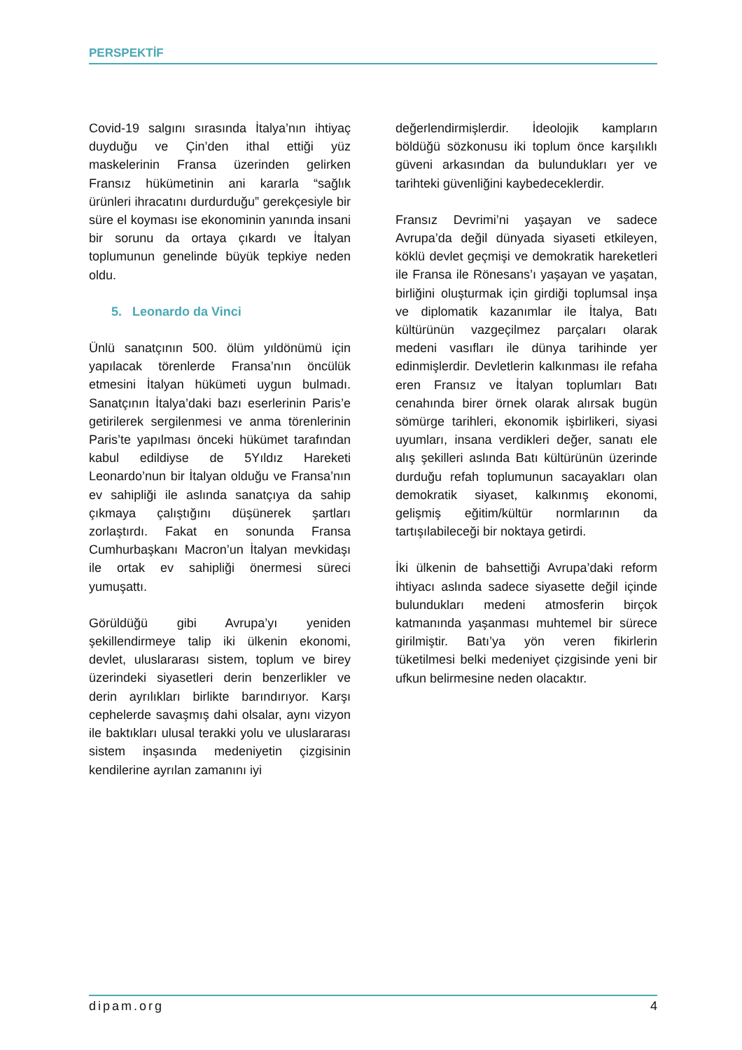PERSPEKTİF
Covid-19 salgını sırasında İtalya’nın ihtiyaç duyduğu ve Çin’den ithal ettiği yüz maskelerinin Fransa üzerinden gelirken Fransız hükümetinin ani kararla “sağlık ürünleri ihracatını durdurduğu” gerekçesiyle bir süre el koyması ise ekonominin yanında insani bir sorunu da ortaya çıkardı ve İtalyan toplumunun genelinde büyük tepkiye neden oldu.
5. Leonardo da Vinci
Ünlü sanatçının 500. ölüm yıldönümü için yapılacak törenlerde Fransa’nın öncülük etmesini İtalyan hükümeti uygun bulmadı. Sanatçının İtalya’daki bazı eserlerinin Paris’e getirilerek sergilenmesi ve anma törenlerinin Paris’te yapılması önceki hükümet tarafından kabul edildiyse de 5Yıldız Hareketi Leonardo’nun bir İtalyan olduğu ve Fransa’nın ev sahipliği ile aslında sanatçıya da sahip çıkmaya çalıştığını düşünerek şartları zorlaştırdı. Fakat en sonunda Fransa Cumhurbaşkanı Macron’un İtalyan mevkidaşı ile ortak ev sahipliği önermesi süreci yumuşattı.
Görüldüğü gibi Avrupa’yı yeniden şekillendirmeye talip iki ülkenin ekonomi, devlet, uluslararası sistem, toplum ve birey üzerindeki siyasetleri derin benzerlikler ve derin ayrılıkları birlikte barındırıyor. Karşı cephelerde savaşmış dahi olsalar, aynı vizyon ile baktıkları ulusal terakki yolu ve uluslararası sistem inşasında medeniyetin çizgisinin kendilerine ayrılan zamanını iyi
değerlendirmişlerdir. İdeolojik kampların böldüğü sözkonusu iki toplum önce karşılıklı güveni arkasından da bulundukları yer ve tarihteki güvenliğini kaybedeceklerdir.
Fransız Devrimi’ni yaşayan ve sadece Avrupa’da değil dünyada siyaseti etkileyen, köklü devlet geçmişi ve demokratik hareketleri ile Fransa ile Rönesans’ı yaşayan ve yaşatan, birliğini oluşturmak için girdiği toplumsal inşa ve diplomatik kazanımlar ile İtalya, Batı kültürünün vazgeçilmez parçaları olarak medeni vasıfları ile dünya tarihinde yer edinmişlerdir. Devletlerin kalkınması ile refaha eren Fransız ve İtalyan toplumları Batı cenahında birer örnek olarak alırsak bugün sömürge tarihleri, ekonomik işbirlikeri, siyasi uyumları, insana verdikleri değer, sanatı ele alış şekilleri aslında Batı kültürünün üzerinde durduğu refah toplumunun sacayakları olan demokratik siyaset, kalkınmış ekonomi, gelişmiş eğitim/kültür normlarının da tartışılabileceği bir noktaya getirdi.
İki ülkenin de bahsettiği Avrupa’daki reform ihtiyacı aslında sadece siyasette değil içinde bulundukları medeni atmosferin birçok katmanında yaşanması muhtemel bir sürece girilmiştir. Batı’ya yön veren fikirlerin tüketilmesi belki medeniyet çizgisinde yeni bir ufkun belirmesine neden olacaktır.
dipam.org 4